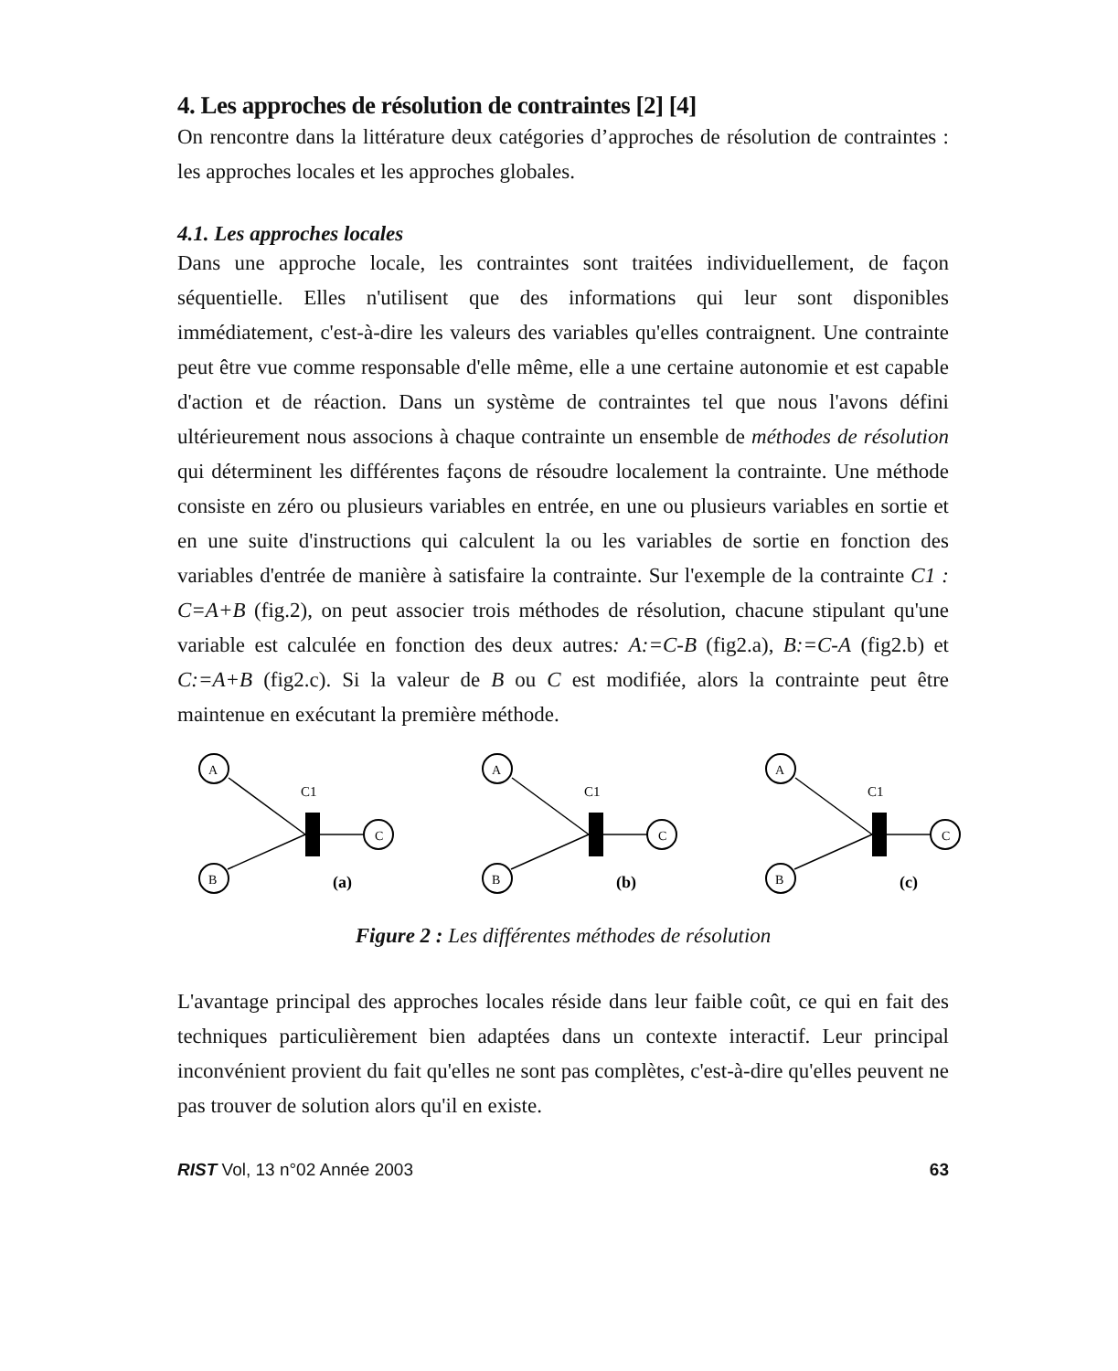4. Les approches de résolution de contraintes [2] [4]
On rencontre dans la littérature deux catégories d’approches de résolution de contraintes : les approches locales et les approches globales.
4.1. Les approches locales
Dans une approche locale, les contraintes sont traitées individuellement, de façon séquentielle. Elles n'utilisent que des informations qui leur sont disponibles immédiatement, c'est-à-dire les valeurs des variables qu'elles contraignent. Une contrainte peut être vue comme responsable d'elle même, elle a une certaine autonomie et est capable d'action et de réaction. Dans un système de contraintes tel que nous l'avons défini ultérieurement nous associons à chaque contrainte un ensemble de méthodes de résolution qui déterminent les différentes façons de résoudre localement la contrainte. Une méthode consiste en zéro ou plusieurs variables en entrée, en une ou plusieurs variables en sortie et en une suite d'instructions qui calculent la ou les variables de sortie en fonction des variables d'entrée de manière à satisfaire la contrainte. Sur l'exemple de la contrainte C1 : C=A+B (fig.2), on peut associer trois méthodes de résolution, chacune stipulant qu'une variable est calculée en fonction des deux autres: A:=C-B (fig2.a), B:=C-A (fig2.b) et C:=A+B (fig2.c). Si la valeur de B ou C est modifiée, alors la contrainte peut être maintenue en exécutant la première méthode.
A
B
C
C1
(a)
A
B
C
C1
(b)
A
B
C
C1
(c)
Figure 2 : Les différentes méthodes de résolution
L'avantage principal des approches locales réside dans leur faible coût, ce qui en fait des techniques particulièrement bien adaptées dans un contexte interactif. Leur principal inconvénient provient du fait qu'elles ne sont pas complètes, c'est-à-dire qu'elles peuvent ne pas trouver de solution alors qu'il en existe.
RIST Vol, 13 n°02 Année 2003 63